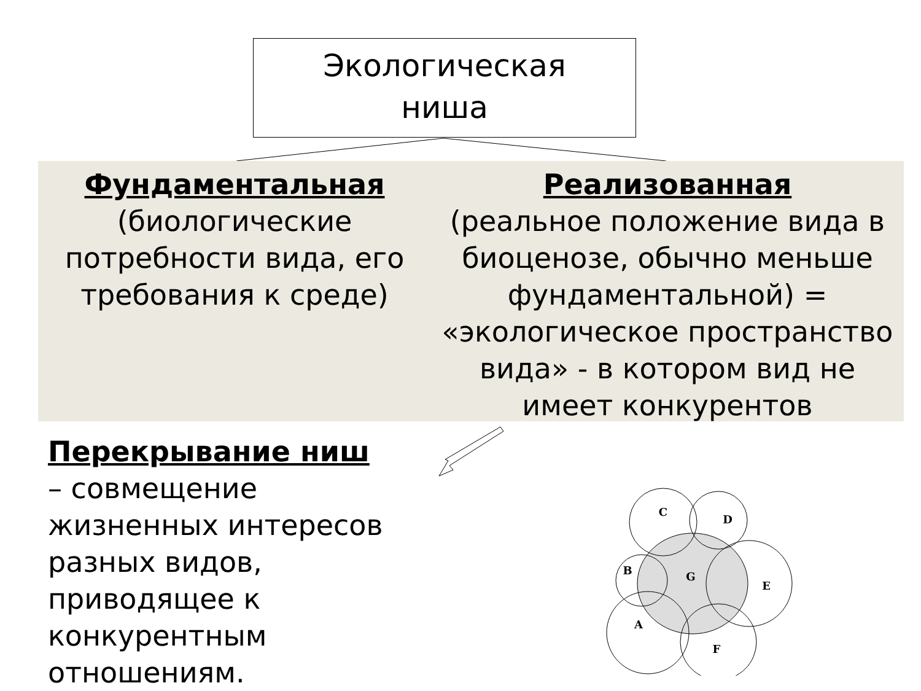Экологическая
ниша
Фундаментальная
(биологические потребности вида, его требования к среде)
Реализованная
(реальное положение вида в биоценозе, обычно меньше фундаментальной) = «экологическое пространство вида» - в котором вид не имеет конкурентов
Перекрывание ниш
– совмещение жизненных интересов разных видов, приводящее к конкурентным отношениям.
C
D
B
G
E
A
F